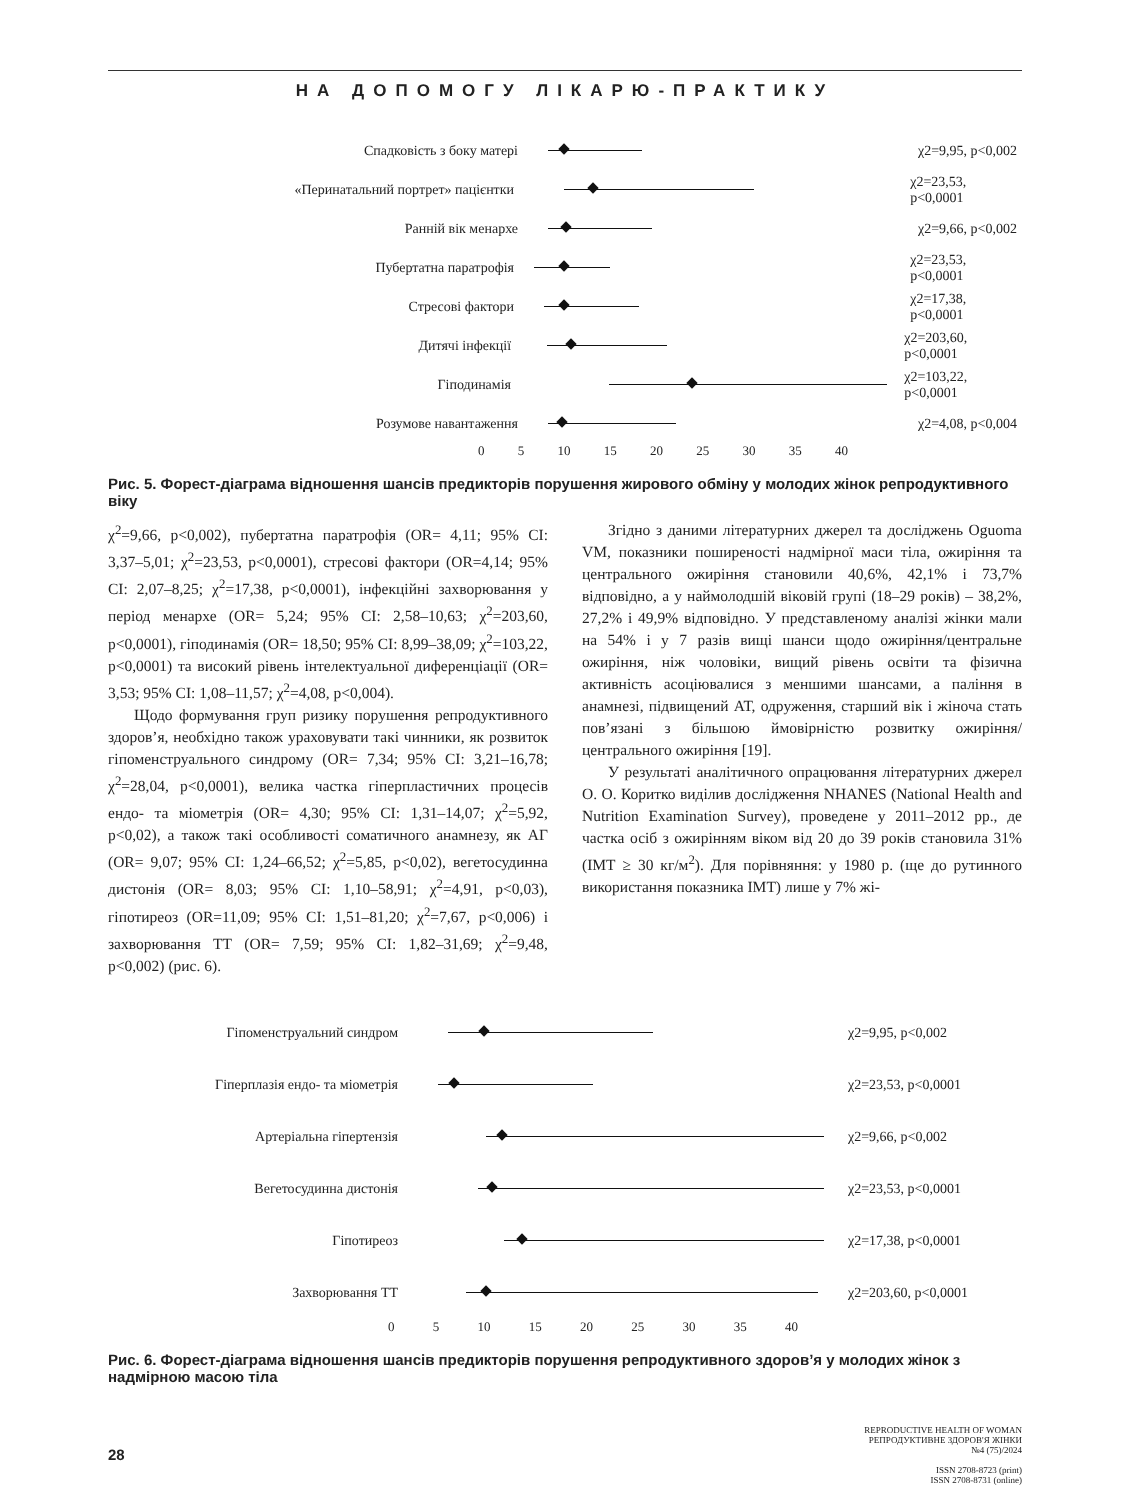НА ДОПОМОГУ ЛІКАРЮ-ПРАКТИКУ
Спадковість з боку матері χ2=9,95, p<0,002
«Перинатальний портрет» пацієнтки χ2=23,53, p<0,0001
Ранній вік менархе χ2=9,66, p<0,002
Пубертатна паратрофія χ2=23,53, p<0,0001
Стресові фактори χ2=17,38, p<0,0001
Дитячі інфекції χ2=203,60, p<0,0001
Гіподинамія χ2=103,22, p<0,0001
Розумове навантаження χ2=4,08, p<0,004
0 5 10 15 20 25 30 35 40
Рис. 5. Форест-діаграма відношення шансів предикторів порушення жирового обміну у молодих жінок репродуктивного віку
χ<sup>2</sup>=9,66, p<0,002), пубертатна паратрофія (OR= 4,11; 95% CI: 3,37–5,01; χ<sup>2</sup>=23,53, p<0,0001), стресові фактори (OR=4,14; 95% CI: 2,07–8,25; χ<sup>2</sup>=17,38, p<0,0001), інфекційні захворювання у період менархе (OR= 5,24; 95% CI: 2,58–10,63; χ<sup>2</sup>=203,60, p<0,0001), гіподинамія (OR= 18,50; 95% CI: 8,99–38,09; χ<sup>2</sup>=103,22, p<0,0001) та високий рівень інтелектуальної диференціації (OR= 3,53; 95% CI: 1,08–11,57; χ<sup>2</sup>=4,08, p<0,004).
Щодо формування груп ризику порушення репродуктивного здоров’я, необхідно також ураховувати такі чинники, як розвиток гіпоменструального синдрому (OR= 7,34; 95% CI: 3,21–16,78; χ<sup>2</sup>=28,04, p<0,0001), велика частка гіперпластичних процесів ендо- та міометрія (OR= 4,30; 95% CI: 1,31–14,07; χ<sup>2</sup>=5,92, p<0,02), а також такі особливості соматичного анамнезу, як АГ (OR= 9,07; 95% CI: 1,24–66,52; χ<sup>2</sup>=5,85, p<0,02), вегетосудинна дистонія (OR= 8,03; 95% CI: 1,10–58,91; χ<sup>2</sup>=4,91, p<0,03), гіпотиреоз (OR=11,09; 95% CI: 1,51–81,20; χ<sup>2</sup>=7,67, p<0,006) і захворювання ТТ (OR= 7,59; 95% CI: 1,82–31,69; χ<sup>2</sup>=9,48, p<0,002) (рис. 6).
Згідно з даними літературних джерел та досліджень Oguoma VM, показники поширеності надмірної маси тіла, ожиріння та центрального ожиріння становили 40,6%, 42,1% і 73,7% відповідно, а у наймолодшій віковій групі (18–29 років) – 38,2%, 27,2% і 49,9% відповідно. У представленому аналізі жінки мали на 54% і у 7 разів вищі шанси щодо ожиріння/центральне ожиріння, ніж чоловіки, вищий рівень освіти та фізична активність асоціювалися з меншими шансами, а паління в анамнезі, підвищений АТ, одруження, старший вік і жіноча стать пов’язані з більшою ймовірністю розвитку ожиріння/центрального ожиріння [19].
У результаті аналітичного опрацювання літературних джерел О. О. Коритко виділив дослідження NHANES (National Health and Nutrition Examination Survey), проведене у 2011–2012 рр., де частка осіб з ожирінням віком від 20 до 39 років становила 31% (ІМТ ≥ 30 кг/м<sup>2</sup>). Для порівняння: у 1980 р. (ще до рутинного використання показника ІМТ) лише у 7% жі-
Гіпоменструальний синдром χ2=9,95, p<0,002
Гіперплазія ендо- та міометрія χ2=23,53, p<0,0001
Артеріальна гіпертензія χ2=9,66, p<0,002
Вегетосудинна дистонія χ2=23,53, p<0,0001
Гіпотиреоз χ2=17,38, p<0,0001
Захворювання ТТ χ2=203,60, p<0,0001
0 5 10 15 20 25 30 35 40
Рис. 6. Форест-діаграма відношення шансів предикторів порушення репродуктивного здоров’я у молодих жінок з надмірною масою тіла
28
REPRODUCTIVE HEALTH OF WOMAN
РЕПРОДУКТИВНЕ ЗДОРОВ'Я ЖІНКИ
№4 (75)/2024
ISSN 2708-8723 (print)
ISSN 2708-8731 (online)